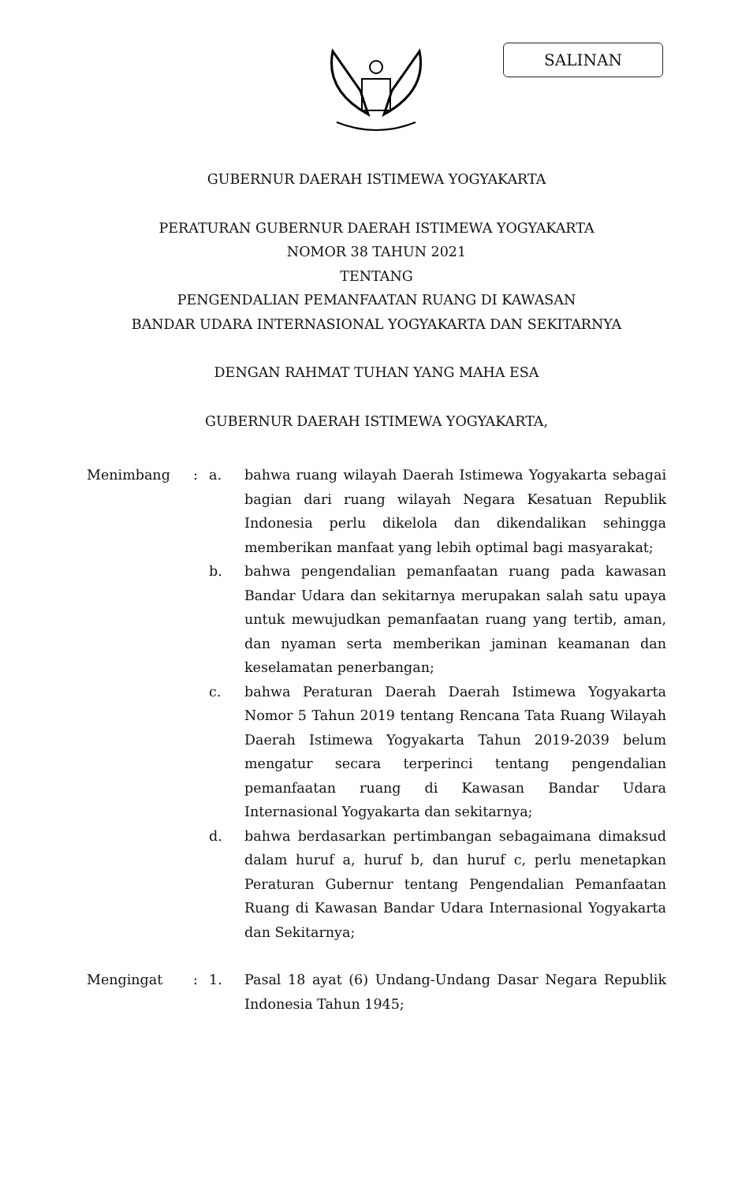SALINAN
GUBERNUR DAERAH ISTIMEWA YOGYAKARTA
PERATURAN GUBERNUR DAERAH ISTIMEWA YOGYAKARTA
NOMOR 38 TAHUN 2021
TENTANG
PENGENDALIAN PEMANFAATAN RUANG DI KAWASAN
BANDAR UDARA INTERNASIONAL YOGYAKARTA DAN SEKITARNYA
DENGAN RAHMAT TUHAN YANG MAHA ESA
GUBERNUR DAERAH ISTIMEWA YOGYAKARTA,
| Menimbang | : | a. | bahwa ruang wilayah Daerah Istimewa Yogyakarta sebagai bagian dari ruang wilayah Negara Kesatuan Republik Indonesia perlu dikelola dan dikendalikan sehingga memberikan manfaat yang lebih optimal bagi masyarakat; |
| | | b. | bahwa pengendalian pemanfaatan ruang pada kawasan Bandar Udara dan sekitarnya merupakan salah satu upaya untuk mewujudkan pemanfaatan ruang yang tertib, aman, dan nyaman serta memberikan jaminan keamanan dan keselamatan penerbangan; |
| | | c. | bahwa Peraturan Daerah Daerah Istimewa Yogyakarta Nomor 5 Tahun 2019 tentang Rencana Tata Ruang Wilayah Daerah Istimewa Yogyakarta Tahun 2019-2039 belum mengatur secara terperinci tentang pengendalian pemanfaatan ruang di Kawasan Bandar Udara Internasional Yogyakarta dan sekitarnya; |
| | | d. | bahwa berdasarkan pertimbangan sebagaimana dimaksud dalam huruf a, huruf b, dan huruf c, perlu menetapkan Peraturan Gubernur tentang Pengendalian Pemanfaatan Ruang di Kawasan Bandar Udara Internasional Yogyakarta dan Sekitarnya; |
| Mengingat | : | 1. | Pasal 18 ayat (6) Undang-Undang Dasar Negara Republik Indonesia Tahun 1945; |